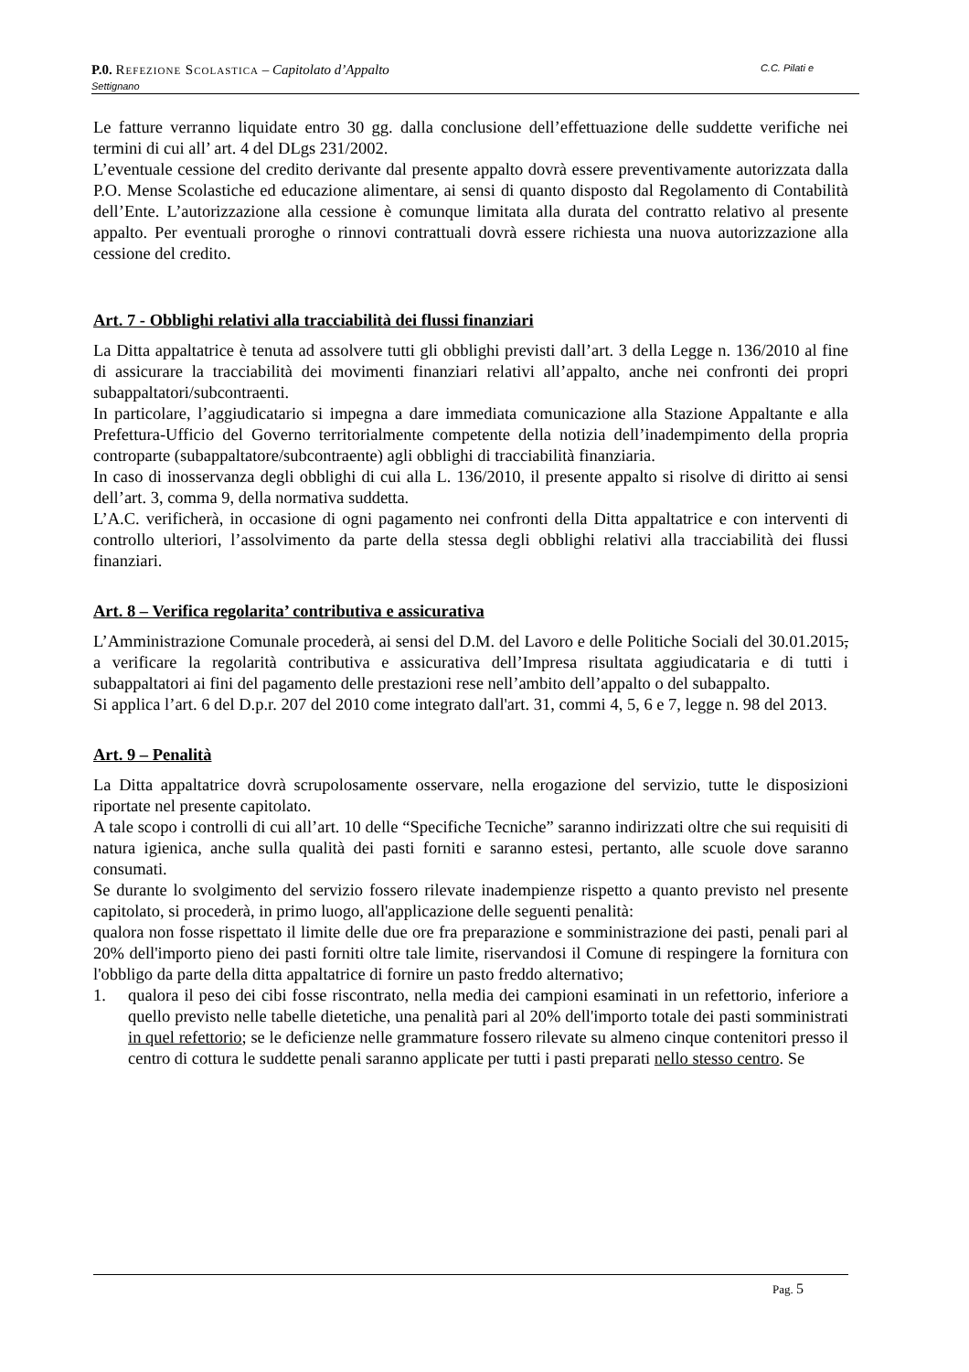P.0. Refezione Scolastica – Capitolato d’Appalto C.C. Pilati e
Settignano
Le fatture verranno liquidate entro 30 gg. dalla conclusione dell’effettuazione delle suddette verifiche nei termini di cui all’ art. 4 del DLgs 231/2002.
L’eventuale cessione del credito derivante dal presente appalto dovrà essere preventivamente autorizzata dalla P.O. Mense Scolastiche ed educazione alimentare, ai sensi di quanto disposto dal Regolamento di Contabilità dell’Ente. L’autorizzazione alla cessione è comunque limitata alla durata del contratto relativo al presente appalto. Per eventuali proroghe o rinnovi contrattuali dovrà essere richiesta una nuova autorizzazione alla cessione del credito.
Art. 7 - Obblighi relativi alla tracciabilità dei flussi finanziari
La Ditta appaltatrice è tenuta ad assolvere tutti gli obblighi previsti dall’art. 3 della Legge n. 136/2010 al fine di assicurare la tracciabilità dei movimenti finanziari relativi all’appalto, anche nei confronti dei propri subappaltatori/subcontraenti.
In particolare, l’aggiudicatario si impegna a dare immediata comunicazione alla Stazione Appaltante e alla Prefettura-Ufficio del Governo territorialmente competente della notizia dell’inadempimento della propria controparte (subappaltatore/subcontraente) agli obblighi di tracciabilità finanziaria.
In caso di inosservanza degli obblighi di cui alla L. 136/2010, il presente appalto si risolve di diritto ai sensi dell’art. 3, comma 9, della normativa suddetta.
L’A.C. verificherà, in occasione di ogni pagamento nei confronti della Ditta appaltatrice e con interventi di controllo ulteriori, l’assolvimento da parte della stessa degli obblighi relativi alla tracciabilità dei flussi finanziari.
Art. 8 – Verifica regolarita’ contributiva e assicurativa
L’Amministrazione Comunale procederà, ai sensi del D.M. del Lavoro e delle Politiche Sociali del 30.01.2015, a verificare la regolarità contributiva e assicurativa dell’Impresa risultata aggiudicataria e di tutti i subappaltatori ai fini del pagamento delle prestazioni rese nell’ambito dell’appalto o del subappalto.
Si applica l’art. 6 del D.p.r. 207 del 2010 come integrato dall'art. 31, commi 4, 5, 6 e 7, legge n. 98 del 2013.
Art. 9 – Penalità
La Ditta appaltatrice dovrà scrupolosamente osservare, nella erogazione del servizio, tutte le disposizioni riportate nel presente capitolato.
A tale scopo i controlli di cui all’art. 10 delle “Specifiche Tecniche” saranno indirizzati oltre che sui requisiti di natura igienica, anche sulla qualità dei pasti forniti e saranno estesi, pertanto, alle scuole dove saranno consumati.
Se durante lo svolgimento del servizio fossero rilevate inadempienze rispetto a quanto previsto nel presente capitolato, si procederà, in primo luogo, all'applicazione delle seguenti penalità:
qualora non fosse rispettato il limite delle due ore fra preparazione e somministrazione dei pasti, penali pari al 20% dell'importo pieno dei pasti forniti oltre tale limite, riservandosi il Comune di respingere la fornitura con l'obbligo da parte della ditta appaltatrice di fornire un pasto freddo alternativo;
1. qualora il peso dei cibi fosse riscontrato, nella media dei campioni esaminati in un refettorio, inferiore a quello previsto nelle tabelle dietetiche, una penalità pari al 20% dell'importo totale dei pasti somministrati in quel refettorio; se le deficienze nelle grammature fossero rilevate su almeno cinque contenitori presso il centro di cottura le suddette penali saranno applicate per tutti i pasti preparati nello stesso centro. Se
Pag. 5